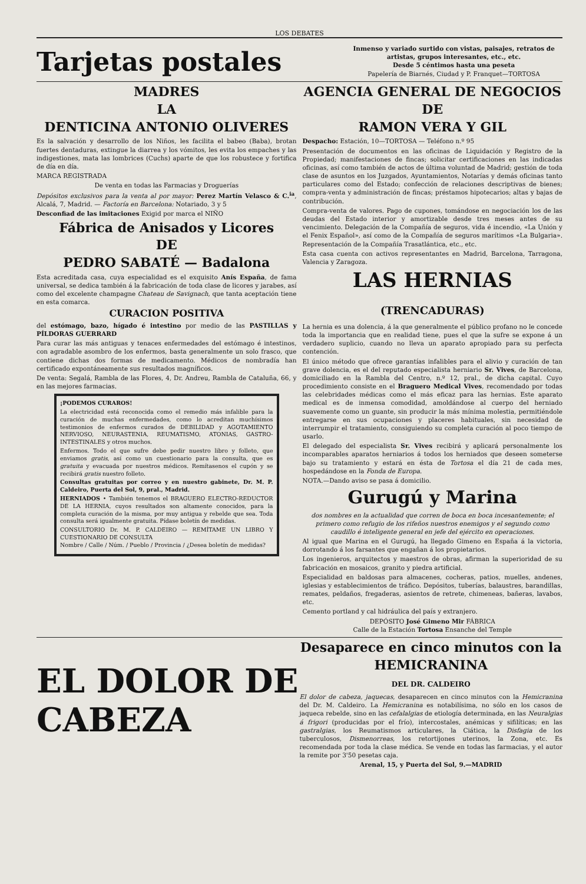LOS DEBATES
Tarjetas postales
Inmenso y variado surtido con vistas, paisajes, retratos de artistas, grupos interesantes, etc., etc.
Desde 5 céntimos hasta una peseta
Papelería de Biarnés, Ciudad y P. Franquet—TORTOSA
MADRES
LA
DENTICINA ANTONIO OLIVERES
Es la salvación y desarrollo de los Niños, les facilita el babeo (Baba), brotan fuertes dentaduras, extingue la diarrea y los vómitos, les evita los empaches y las indigestiones, mata las lombrices (Cuchs) aparte de que los robustece y fortifica de día en día.
MARCA REGISTRADA
De venta en todas las Farmacias y Droguerías
Depósitos exclusivos para la venta al por mayor: Perez Martín Velasco & C.<sup>ia</sup>, Alcalá, 7, Madrid. — Factoría en Barcelona: Notariado, 3 y 5
Desconfiad de las imitaciones Exigid por marca el NIÑO
Fábrica de Anisados y Licores
DE
PEDRO SABATÉ — Badalona
Esta acreditada casa, cuya especialidad es el exquisito Anís España, de fama universal, se dedica también á la fabricación de toda clase de licores y jarabes, así como del excelente champagne Chateau de Savignach, que tanta aceptación tiene en esta comarca.
CURACION POSITIVA
del estómago, bazo, hígado é intestino por medio de las PASTILLAS y PÍLDORAS GUERRARD
Para curar las más antiguas y tenaces enfermedades del estómago é intestinos, con agradable asombro de los enfermos, basta generalmente un solo frasco, que contiene dichas dos formas de medicamento. Médicos de nombradía han certificado expontáneamente sus resultados magníficos.
De venta: Segalá, Rambla de las Flores, 4, Dr. Andreu, Rambla de Cataluña, 66, y en las mejores farmacias.
¡PODEMOS CURAROS!
La electricidad está reconocida como el remedio más infalible para la curación de muchas enfermedades, como lo acreditan muchísimos testimonios de enfermos curados de DEBILIDAD y AGOTAMIENTO NERVIOSO, NEURASTENIA, REUMATISMO, ATONIAS, GASTRO-INTESTINALES y otros muchos.
Enfermos. Todo el que sufre debe pedir nuestro libro y folleto, que enviamos gratis, así como un cuestionario para la consulta, que es gratuita y evacuada por nuestros médicos. Remítasenos el cupón y se recibirá gratis nuestro folleto.
Consultas gratuitas por correo y en nuestro gabinete, Dr. M. P. Caldeiro, Puerta del Sol, 9, pral., Madrid.
HERNIADOS • También tenemos el BRAGUERO ELECTRO-REDUCTOR DE LA HERNIA, cuyos resultados son altamente conocidos, para la completa curación de la misma, por muy antigua y rebelde que sea. Toda consulta será igualmente gratuita. Pídase boletín de medidas.
CONSULTORIO Dr. M. P. CALDEIRO — REMÍTAME UN LIBRO Y CUESTIONARIO DE CONSULTA
Nombre / Calle / Núm. / Pueblo / Provincia / ¿Desea boletín de medidas?
AGENCIA GENERAL DE NEGOCIOS
DE
RAMON VERA Y GIL
Despacho: Estación, 10—TORTOSA — Teléfono n.º 95
Presentación de documentos en las oficinas de Liquidación y Registro de la Propiedad; manifestaciones de fincas; solicitar certificaciones en las indicadas oficinas, así como también de actos de última voluntad de Madrid; gestión de toda clase de asuntos en los Juzgados, Ayuntamientos, Notarías y demás oficinas tanto particulares como del Estado; confección de relaciones descriptivas de bienes; compra-venta y administración de fincas; préstamos hipotecarios; altas y bajas de contribución.
Compra-venta de valores. Pago de cupones, tomándose en negociación los de las deudas del Estado interior y amortizable desde tres meses antes de su vencimiento. Delegación de la Compañía de seguros, vida é incendio, «La Unión y el Fenix Español», así como de la Compañía de seguros marítimos «La Bulgaria». Representación de la Compañía Trasatlántica, etc., etc.
Esta casa cuenta con activos representantes en Madrid, Barcelona, Tarragona, Valencia y Zaragoza.
LAS HERNIAS
(TRENCADURAS)
La hernia es una dolencia, á la que generalmente el público profano no le concede toda la importancia que en realidad tiene, pues el que la sufre se expone á un verdadero suplicio, cuando no lleva un aparato apropiado para su perfecta contención.
El único método que ofrece garantías infalibles para el alivio y curación de tan grave dolencia, es el del reputado especialista herniario Sr. Vives, de Barcelona, domiciliado en la Rambla del Centro, n.º 12, pral., de dicha capital. Cuyo procedimiento consiste en el Braguero Medical Vives, recomendado por todas las celebridades médicas como el más eficaz para las hernias. Este aparato medical es de inmensa comodidad, amoldándose al cuerpo del herniado suavemente como un guante, sin producir la más mínima molestia, permitiéndole entregarse en sus ocupaciones y placeres habituales, sin necesidad de interrumpir el tratamiento, consiguiendo su completa curación al poco tiempo de usarlo.
El delegado del especialista Sr. Vives recibirá y aplicará personalmente los incomparables aparatos herniarios á todos los herniados que deseen someterse bajo su tratamiento y estará en ésta de Tortosa el día 21 de cada mes, hospedándose en la Fonda de Europa.
NOTA.—Dando aviso se pasa á domicilio.
Gurugú y Marina
dos nombres en la actualidad que corren de boca en boca incesantemente; el primero como refugio de los rifeños nuestros enemigos y el segundo como caudillo é inteligente general en jefe del ejército en operaciones.
Al igual que Marina en el Gurugú, ha llegado Gimeno en España á la victoria, dorrotando á los farsantes que engañan á los propietarios.
Los ingenieros, arquitectos y maestros de obras, afirman la superioridad de su fabricación en mosaicos, granito y piedra artificial.
Especialidad en baldosas para almacenes, cocheras, patios, muelles, andenes, iglesias y establecimientos de tráfico. Depósitos, tuberías, balaustres, barandillas, remates, peldaños, fregaderas, asientos de retrete, chimeneas, bañeras, lavabos, etc.
Cemento portland y cal hidráulica del país y extranjero.
DEPÓSITO José Gimeno Mir FÁBRICA
Calle de la Estación Tortosa Ensanche del Temple
EL DOLOR DE CABEZA
Desaparece en cinco minutos con la HEMICRANINA
DEL DR. CALDEIRO
El dolor de cabeza, jaquecas, desaparecen en cinco minutos con la Hemicranina del Dr. M. Caldeiro. La Hemicranina es notabilísima, no sólo en los casos de jaqueca rebelde, sino en las cefalalgias de etiología determinada, en las Neuralgias á frigori (producidas por el frío), intercostales, anémicas y sifilíticas; en las gastralgias, los Reumatismos articulares, la Ciática, la Disfagia de los tuberculosos, Dismenorreas, los retortijones uterinos, la Zona, etc. Es recomendada por toda la clase médica. Se vende en todas las farmacias, y el autor la remite por 3'50 pesetas caja.
Arenal, 15, y Puerta del Sol, 9.—MADRID